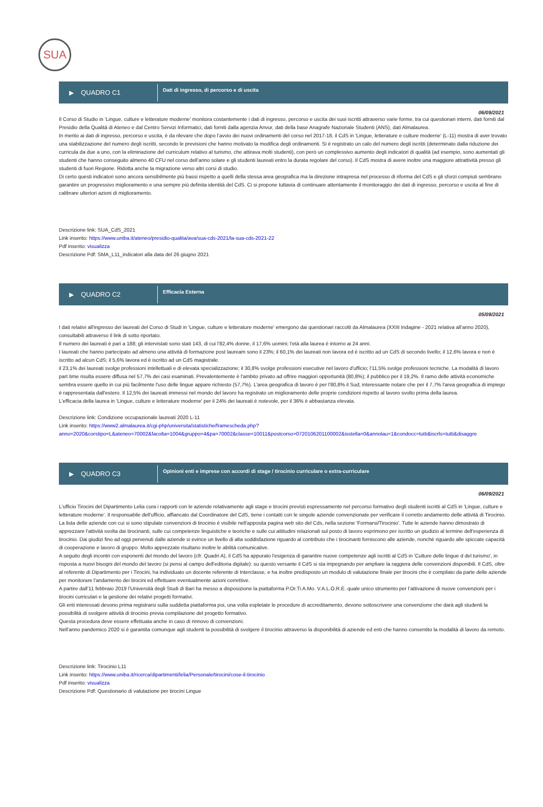SUA
▶ QUADRO C1
Dati di ingresso, di percorso e di uscita
06/09/2021
Il Corso di Studio in 'Lingue, culture e letterature moderne' monitora costantemente i dati di ingresso, percorso e uscita dei suoi iscritti attraverso varie forme, tra cui questionari interni, dati forniti dal Presidio della Qualità di Ateneo e dal Centro Servizi Informatici, dati forniti dalla agenzia Anvur, dati della base Anagrafe Nazionale Studenti (ANS), dati Almalaurea.
In merito ai dati di ingresso, percorso e uscita, è da rilevare che dopo l’avvio dei nuovi ordinamenti del corso nel 2017-18, il CdS in 'Lingue, letterature e culture moderne' (L-11) mostra di aver trovato una stabilizzazione del numero degli iscritti, secondo le previsioni che hanno motivato la modifica degli ordinamenti. Si è registrato un calo del numero degli iscritti (determinato dalla riduzione dei curricula da due a uno, con la eliminazione del curriculum relativo al turismo, che attirava molti studenti), con però un complessivo aumento degli indicatori di qualità (ad esempio, sono aumentati gli studenti che hanno conseguito almeno 40 CFU nel corso dell’anno solare e gli studenti laureati entro la durata regolare del corso). Il CdS mostra di avere inoltre una maggiore attrattività presso gli studenti di fuori Regione. Ridotta anche la migrazione verso altri corsi di studio.
Di certo questi indicatori sono ancora sensibilmente più bassi rispetto a quelli della stessa area geografica ma la direzione intrapresa nel processo di riforma del CdS e gli sforzi compiuti sembrano garantire un progressivo miglioramento e una sempre più definita identità del CdS. Ci si propone tuttavia di continuare attentamente il monitoraggio dei dati di ingresso, percorso e uscita al fine di calibrare ulteriori azioni di miglioramento.
Descrizione link: SUA_CdS_2021
Link inserito: https://www.uniba.it/ateneo/presidio-qualita/ava/sua-cds-2021/la-sua-cds-2021-22
Pdf inserito: visualizza
Descrizione Pdf: SMA_L11_indicatori alla data del 26 giugno 2021
▶ QUADRO C2
Efficacia Esterna
05/09/2021
I dati relativi all'ingresso dei laureati del Corso di Studi in 'Lingue, culture e letterature moderne' emergono dai questionari raccolti da Almalaurea (XXIII Indagine - 2021 relativa all'anno 2020), consultabili attraverso il link di sotto riportato.
Il numero dei laureati è pari a 188; gli intervistati sono stati 143, di cui l'82,4% donne, il 17,6% uomini; l'età alla laurea è intorno ai 24 anni.
I laureati che hanno partecipato ad almeno una attività di formazione post lauream sono il 23%; il 60,1% dei laureati non lavora ed è iscritto ad un CdS di secondo livello; il 12,6% lavora e non è iscritto ad alcun CdS; il 5,6% lavora ed è iscritto ad un CdS magistrale.
il 23,1% dei laureati svolge professioni intellettuali e di elevata specializzazione; il 30,8% svolge professioni esecutive nel lavoro d'ufficio; l'11,5% svolge professioni tecniche. La modalità di lavoro part time risulta essere diffusa nel 57,7% dei casi esaminati. Prevalentemente è l'ambito privato ad offrire maggiori opportunità (80,8%); il pubblico per il 19,2%. Il ramo delle attività economiche sembra essere quello in cui più facilmente l'uso delle lingue appare richiesto (57,7%). L'area geografica di lavoro è per l'80,8% il Sud; interessante notare che per il 7,7% l'area geografica di impiego è rappresentata dall'estero. Il 12,5% dei laureati immessi nel mondo del lavoro ha registrato un miglioramento delle proprie condizioni rispetto al lavoro svolto prima della laurea.
L'efficacia della laurea in 'Lingue, culture e letterature moderne' per il 24% dei laureati è notevole, per il 36% è abbastanza elevata.
Descrizione link: Condizione occupazionale laureati 2020 L-11
Link inserito: https://www2.almalaurea.it/cgi-php/universita/statistiche/framescheda.php?
anno=2020&corstipo=L&ateneo=70002&facolta=1004&gruppo=4&pa=70002&classe=10011&postcorso=0720106201100002&isstella=0&annolau=1&condocc=tutti&iscrls=tutti&disaggre
▶ QUADRO C3
Opinioni enti e imprese con accordi di stage / tirocinio curriculare o extra-curriculare
06/09/2021
L'ufficio Tirocini del Dipartimento Lelia cura i rapporti con le aziende relativamente agli stage e tirocini previsti espressamente nel percorso formativo degli studenti iscritti al CdS in 'Lingue, culture e letterature moderne'. Il responsabile dell'ufficio, affiancato dal Coordinatore del CdS, tiene i contatti con le singole aziende convenzionate per verificare il corretto andamento delle attività di Tirocinio. La lista delle aziende con cui si sono stipulate convenzioni di tirocinio è visibile nell'apposita pagina web sito del Cds, nella sezione 'Formarsi/Tirocinio'. Tutte le aziende hanno dimostrato di apprezzare l'attività svolta dai tirocinanti, sulle cui competenze linguistiche e teoriche e sulle cui attitudini relazionali sul posto di lavoro esprimono per iscritto un giudizio al termine dell'esperienza di tirocinio. Dai giudizi fino ad oggi pervenuti dalle aziende si evince un livello di alta soddisfazione riguardo al contributo che i tirocinanti forniscono alle aziende, nonché riguardo alle spiccate capacità di cooperazione e lavoro di gruppo. Molto apprezzate risultano inoltre le abilità comunicative.
A seguito degli incontri con esponenti del mondo del lavoro (cfr. Quadri A), il CdS ha appurato l'esigenza di garantire nuove competenze agli iscritti al CdS in 'Culture delle lingue d del turismo', in risposta a nuovi bisogni del mondo del lavoro (si pensi al campo dell'editoria digitale): su questo versante il CdS si sta impegnando per ampliare la raggiera delle convenzioni disponibili. Il CdS, oltre al referente di Dipartimento per i Tirocini, ha individuato un docente referente di Interclasse, e ha inoltre predisposto un modulo di valutazione finale per tirocini che è compilato da parte delle aziende per monitorare l'andamento dei tirocini ed effettuare eventualmente azioni correttive.
A partire dall’11 febbraio 2019 l’Università degli Studi di Bari ha messo a disposizione la piattaforma P.Or.Ti.A.Mo. V.A.L.O.R.E. quale unico strumento per l’attivazione di nuove convenzioni per i tirocini curriculari e la gestione dei relativi progetti formativi.
Gli enti interessati devono prima registrarsi sulla suddetta piattaforma poi, una volta espletate le procedure di accreditamento, devono sottoscrivere una convenzione che darà agli studenti la possibilità di svolgere attività di tirocinio previa compilazione del progetto formativo.
Questa procedura deve essere effettuata anche in caso di rinnovo di convenzioni.
Nell'anno pandemico 2020 si è garantita comunque agli studenti la possibilità di svolgere il tirocinio attraverso la disponibilità di aziende ed enti che hanno consentito la modalità di lavoro da remoto.
Descrizione link: Tirocinio L11
Link inserito: https://www.uniba.it/ricerca/dipartimenti/lelia/Personale/tirocini/cose-il-tirocinio
Pdf inserito: visualizza
Descrizione Pdf: Questionario di valutazione per tirocini Lingue